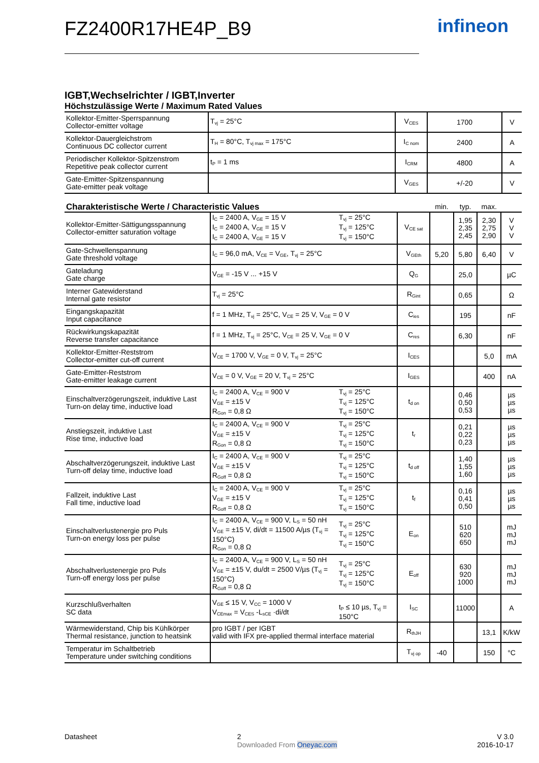infineon
FZ2400R17HE4P_B9
IGBT,Wechselrichter / IGBT,Inverter
Höchstzulässige Werte / Maximum Rated Values
| Kollektor-Emitter-Sperrspannung Collector-emitter voltage | T<sub>vj</sub> = 25°C | V<sub>CES</sub> | 1700 | V |
| Kollektor-Dauergleichstrom Continuous DC collector current | T<sub>H</sub> = 80°C, T<sub>vj max</sub> = 175°C | I<sub>C nom</sub> | 2400 | A |
| Periodischer Kollektor-Spitzenstrom Repetitive peak collector current | t<sub>P</sub> = 1 ms | I<sub>CRM</sub> | 4800 | A |
| Gate-Emitter-Spitzenspannung Gate-emitter peak voltage | | V<sub>GES</sub> | +/-20 | V |
| Charakteristische Werte / Characteristic Values | | | | min. | typ. | max. | |
| Kollektor-Emitter-Sättigungsspannung Collector-emitter saturation voltage | I<sub>C</sub> = 2400 A, V<sub>GE</sub> = 15 V I<sub>C</sub> = 2400 A, V<sub>GE</sub> = 15 V I<sub>C</sub> = 2400 A, V<sub>GE</sub> = 15 V | T<sub>vj</sub> = 25°C T<sub>vj</sub> = 125°C T<sub>vj</sub> = 150°C | V<sub>CE sat</sub> | | 1,95 2,35 2,45 | 2,30 2,75 2,90 | V V V |
| Gate-Schwellenspannung Gate threshold voltage | I<sub>C</sub> = 96,0 mA, V<sub>CE</sub> = V<sub>GE</sub>, T<sub>vj</sub> = 25°C | | V<sub>GEth</sub> | 5,20 | 5,80 | 6,40 | V |
| Gateladung Gate charge | V<sub>GE</sub> = -15 V ... +15 V | | Q<sub>G</sub> | | 25,0 | | µC |
| Interner Gatewiderstand Internal gate resistor | T<sub>vj</sub> = 25°C | | R<sub>Gint</sub> | | 0,65 | | Ω |
| Eingangskapazität Input capacitance | f = 1 MHz, T<sub>vj</sub> = 25°C, V<sub>CE</sub> = 25 V, V<sub>GE</sub> = 0 V | | C<sub>ies</sub> | | 195 | | nF |
| Rückwirkungskapazität Reverse transfer capacitance | f = 1 MHz, T<sub>vj</sub> = 25°C, V<sub>CE</sub> = 25 V, V<sub>GE</sub> = 0 V | | C<sub>res</sub> | | 6,30 | | nF |
| Kollektor-Emitter-Reststrom Collector-emitter cut-off current | V<sub>CE</sub> = 1700 V, V<sub>GE</sub> = 0 V, T<sub>vj</sub> = 25°C | | I<sub>CES</sub> | | | 5,0 | mA |
| Gate-Emitter-Reststrom Gate-emitter leakage current | V<sub>CE</sub> = 0 V, V<sub>GE</sub> = 20 V, T<sub>vj</sub> = 25°C | | I<sub>GES</sub> | | | 400 | nA |
| Einschaltverzögerungszeit, induktive Last Turn-on delay time, inductive load | I<sub>C</sub> = 2400 A, V<sub>CE</sub> = 900 V V<sub>GE</sub> = ±15 V R<sub>Gon</sub> = 0,8 Ω | T<sub>vj</sub> = 25°C T<sub>vj</sub> = 125°C T<sub>vj</sub> = 150°C | t<sub>d on</sub> | | 0,46 0,50 0,53 | | µs µs µs |
| Anstiegszeit, induktive Last Rise time, inductive load | I<sub>C</sub> = 2400 A, V<sub>CE</sub> = 900 V V<sub>GE</sub> = ±15 V R<sub>Gon</sub> = 0,8 Ω | T<sub>vj</sub> = 25°C T<sub>vj</sub> = 125°C T<sub>vj</sub> = 150°C | t<sub>r</sub> | | 0,21 0,22 0,23 | | µs µs µs |
| Abschaltverzögerungszeit, induktive Last Turn-off delay time, inductive load | I<sub>C</sub> = 2400 A, V<sub>CE</sub> = 900 V V<sub>GE</sub> = ±15 V R<sub>Goff</sub> = 0,8 Ω | T<sub>vj</sub> = 25°C T<sub>vj</sub> = 125°C T<sub>vj</sub> = 150°C | t<sub>d off</sub> | | 1,40 1,55 1,60 | | µs µs µs |
| Fallzeit, induktive Last Fall time, inductive load | I<sub>C</sub> = 2400 A, V<sub>CE</sub> = 900 V V<sub>GE</sub> = ±15 V R<sub>Goff</sub> = 0,8 Ω | T<sub>vj</sub> = 25°C T<sub>vj</sub> = 125°C T<sub>vj</sub> = 150°C | t<sub>f</sub> | | 0,16 0,41 0,50 | | µs µs µs |
| Einschaltverlustenergie pro Puls Turn-on energy loss per pulse | I<sub>C</sub> = 2400 A, V<sub>CE</sub> = 900 V, L<sub>S</sub> = 50 nH V<sub>GE</sub> = ±15 V, di/dt = 11500 A/µs (T<sub>vj</sub> = 150°C) R<sub>Gon</sub> = 0,8 Ω | T<sub>vj</sub> = 25°C T<sub>vj</sub> = 125°C T<sub>vj</sub> = 150°C | E<sub>on</sub> | | 510 620 650 | | mJ mJ mJ |
| Abschaltverlustenergie pro Puls Turn-off energy loss per pulse | I<sub>C</sub> = 2400 A, V<sub>CE</sub> = 900 V, L<sub>S</sub> = 50 nH V<sub>GE</sub> = ±15 V, du/dt = 2500 V/µs (T<sub>vj</sub> = 150°C) R<sub>Goff</sub> = 0,8 Ω | T<sub>vj</sub> = 25°C T<sub>vj</sub> = 125°C T<sub>vj</sub> = 150°C | E<sub>off</sub> | | 630 920 1000 | | mJ mJ mJ |
| Kurzschlußverhalten SC data | V<sub>GE</sub> ≤ 15 V, V<sub>CC</sub> = 1000 V V<sub>CEmax</sub> = V<sub>CES</sub> -L<sub>sCE</sub> ·di/dt | t<sub>P</sub> ≤ 10 µs, T<sub>vj</sub> = 150°C | I<sub>SC</sub> | | 11000 | | A |
| Wärmewiderstand, Chip bis Kühlkörper Thermal resistance, junction to heatsink | pro IGBT / per IGBT valid with IFX pre-applied thermal interface material | | R<sub>thJH</sub> | | | 13,1 | K/kW |
| Temperatur im Schaltbetrieb Temperature under switching conditions | | | T<sub>vj op</sub> | -40 | | 150 | °C |
Datasheet 2
Downloaded From Oneyac.com V 3.0
2016-10-17